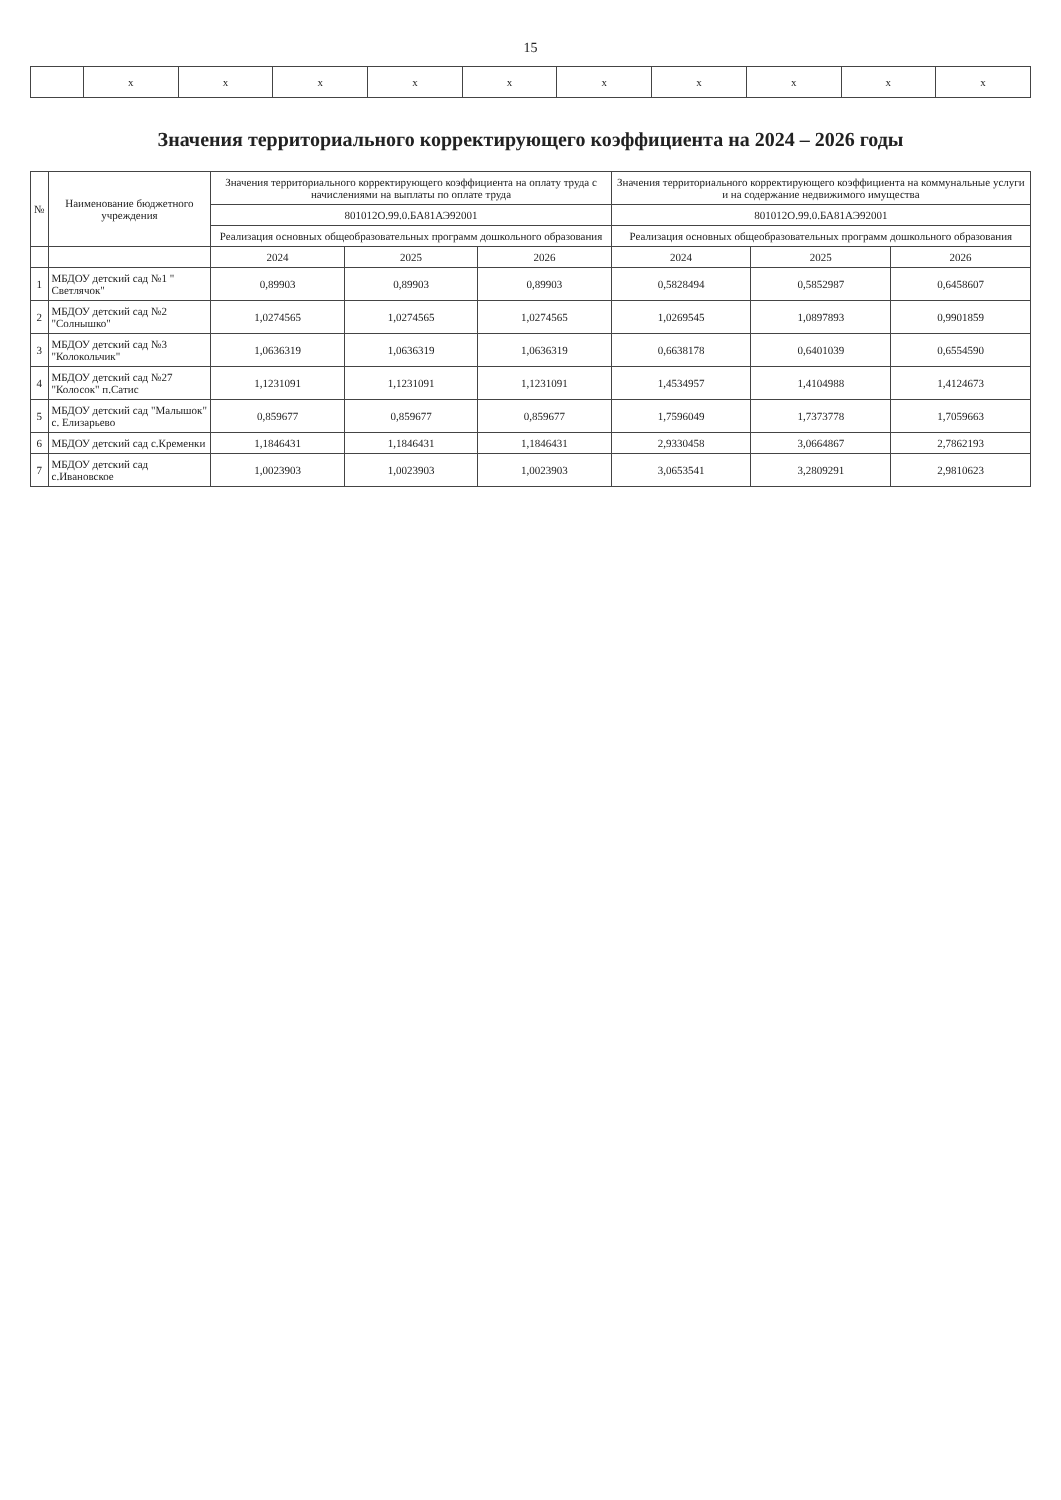15
| | x | x | x | x | x | x | x | x | x | x |
Значения территориального корректирующего коэффициента на 2024 – 2026 годы
| № | Наименование бюджетного учреждения | Значения территориального корректирующего коэффициента на оплату труда с начислениями на выплаты по оплате труда | | | Значения территориального корректирующего коэффициента на коммунальные услуги и на содержание недвижимого имущества | | |
| --- | --- | --- | --- | --- | --- | --- | --- |
| | | 801012О.99.0.БА81АЭ92001 | | | 801012О.99.0.БА81АЭ92001 | | |
| | | Реализация основных общеобразовательных программ дошкольного образования | | | Реализация основных общеобразовательных программ дошкольного образования | | |
| | | 2024 | 2025 | 2026 | 2024 | 2025 | 2026 |
| 1 | МБДОУ детский сад №1 " Светлячок" | 0,89903 | 0,89903 | 0,89903 | 0,5828494 | 0,5852987 | 0,6458607 |
| 2 | МБДОУ детский сад №2 "Солнышко" | 1,0274565 | 1,0274565 | 1,0274565 | 1,0269545 | 1,0897893 | 0,9901859 |
| 3 | МБДОУ детский сад №3 "Колокольчик" | 1,0636319 | 1,0636319 | 1,0636319 | 0,6638178 | 0,6401039 | 0,6554590 |
| 4 | МБДОУ детский сад №27 "Колосок" п.Сатис | 1,1231091 | 1,1231091 | 1,1231091 | 1,4534957 | 1,4104988 | 1,4124673 |
| 5 | МБДОУ детский сад "Малышок" с. Елизарьево | 0,859677 | 0,859677 | 0,859677 | 1,7596049 | 1,7373778 | 1,7059663 |
| 6 | МБДОУ детский сад с.Кременки | 1,1846431 | 1,1846431 | 1,1846431 | 2,9330458 | 3,0664867 | 2,7862193 |
| 7 | МБДОУ детский сад с.Ивановское | 1,0023903 | 1,0023903 | 1,0023903 | 3,0653541 | 3,2809291 | 2,9810623 |